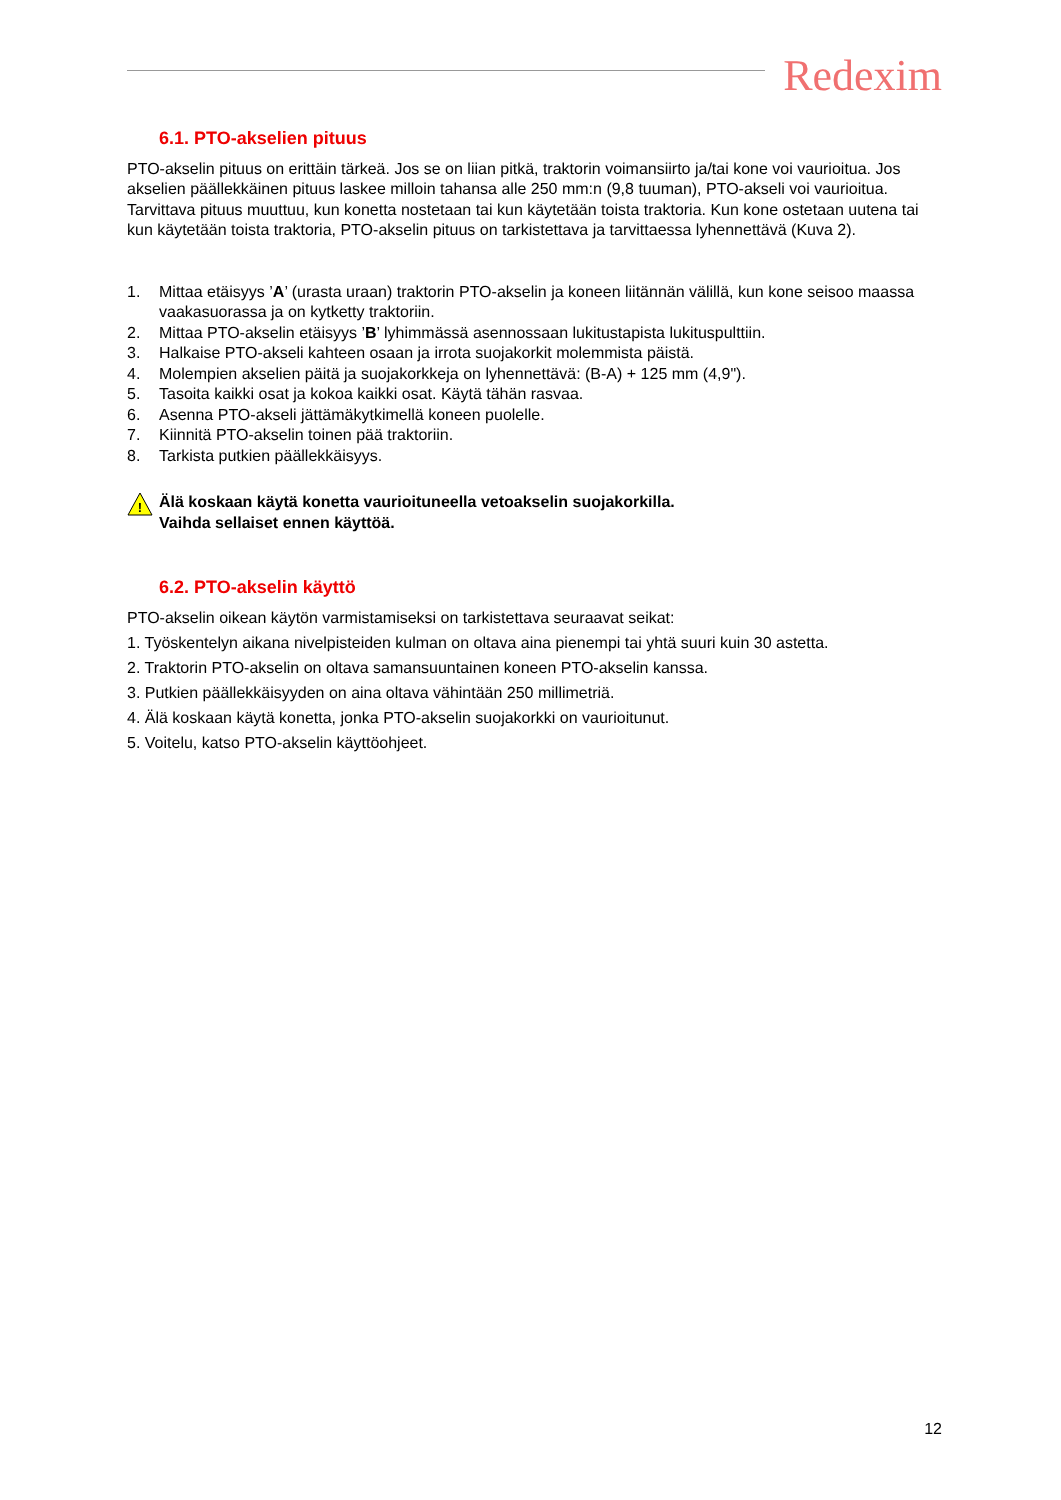Redexim
6.1. PTO-akselien pituus
PTO-akselin pituus on erittäin tärkeä. Jos se on liian pitkä, traktorin voimansiirto ja/tai kone voi vaurioitua. Jos akselien päällekkäinen pituus laskee milloin tahansa alle 250 mm:n (9,8 tuuman), PTO-akseli voi vaurioitua. Tarvittava pituus muuttuu, kun konetta nostetaan tai kun käytetään toista traktoria. Kun kone ostetaan uutena tai kun käytetään toista traktoria, PTO-akselin pituus on tarkistettava ja tarvittaessa lyhennettävä (Kuva 2).
1. Mittaa etäisyys ’A’ (urasta uraan) traktorin PTO-akselin ja koneen liitännän välillä, kun kone seisoo maassa vaakasuorassa ja on kytketty traktoriin.
2. Mittaa PTO-akselin etäisyys ’B’ lyhimmässä asennossaan lukitustapista lukituspulttiin.
3. Halkaise PTO-akseli kahteen osaan ja irrota suojakorkit molemmista päistä.
4. Molempien akselien päitä ja suojakorkkeja on lyhennettävä: (B-A) + 125 mm (4,9").
5. Tasoita kaikki osat ja kokoa kaikki osat. Käytä tähän rasvaa.
6. Asenna PTO-akseli jättämäkytkimellä koneen puolelle.
7. Kiinnitä PTO-akselin toinen pää traktoriin.
8. Tarkista putkien päällekkäisyys.
!
Älä koskaan käytä konetta vaurioituneella vetoakselin suojakorkilla.
Vaihda sellaiset ennen käyttöä.
6.2. PTO-akselin käyttö
PTO-akselin oikean käytön varmistamiseksi on tarkistettava seuraavat seikat:
1. Työskentelyn aikana nivelpisteiden kulman on oltava aina pienempi tai yhtä suuri kuin 30 astetta.
2. Traktorin PTO-akselin on oltava samansuuntainen koneen PTO-akselin kanssa.
3. Putkien päällekkäisyyden on aina oltava vähintään 250 millimetriä.
4. Älä koskaan käytä konetta, jonka PTO-akselin suojakorkki on vaurioitunut.
5. Voitelu, katso PTO-akselin käyttöohjeet.
12